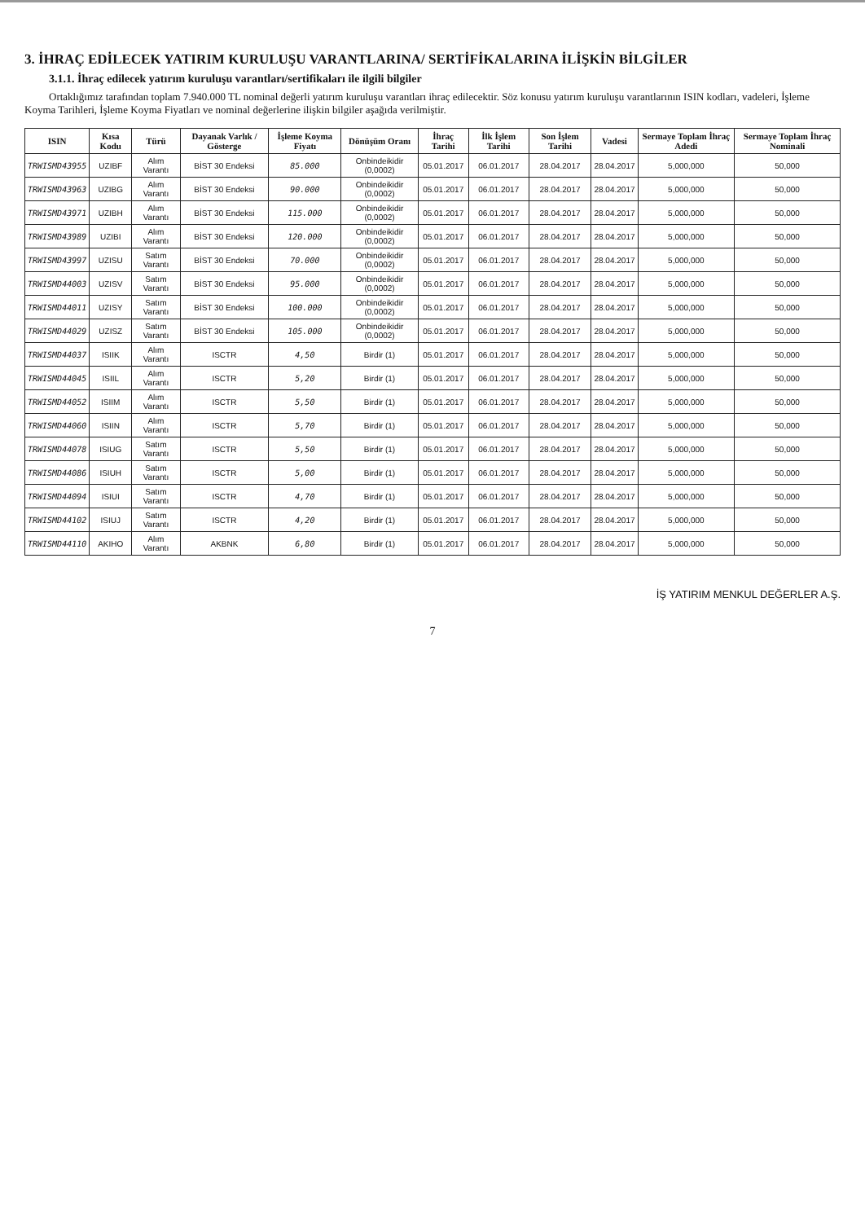3. İHRAÇ EDİLECEK YATIRIM KURULUŞU VARANTLARINA/ SERTİFİKALARINA İLİŞKİN BİLGİLER
3.1.1. İhraç edilecek yatırım kuruluşu varantları/sertifikaları ile ilgili bilgiler
Ortaklığımız tarafından toplam 7.940.000 TL nominal değerli yatırım kuruluşu varantları ihraç edilecektir. Söz konusu yatırım kuruluşu varantlarının ISIN kodları, vadeleri, İşleme Koyma Tarihleri, İşleme Koyma Fiyatları ve nominal değerlerine ilişkin bilgiler aşağıda verilmiştir.
| ISIN | Kısa Kodu | Türü | Dayanak Varlık / Gösterge | İşleme Koyma Fiyatı | Dönüşüm Oranı | İhraç Tarihi | İlk İşlem Tarihi | Son İşlem Tarihi | Vadesi | Sermaye Toplam İhraç Adedi | Sermaye Toplam İhraç Nominali |
| --- | --- | --- | --- | --- | --- | --- | --- | --- | --- | --- | --- |
| TRWISMD43955 | UZIBF | Alım Varantı | BİST 30 Endeksi | 85.000 | Onbindeikidir (0,0002) | 05.01.2017 | 06.01.2017 | 28.04.2017 | 28.04.2017 | 5,000,000 | 50,000 |
| TRWISMD43963 | UZIBG | Alım Varantı | BİST 30 Endeksi | 90.000 | Onbindeikidir (0,0002) | 05.01.2017 | 06.01.2017 | 28.04.2017 | 28.04.2017 | 5,000,000 | 50,000 |
| TRWISMD43971 | UZIBH | Alım Varantı | BİST 30 Endeksi | 115.000 | Onbindeikidir (0,0002) | 05.01.2017 | 06.01.2017 | 28.04.2017 | 28.04.2017 | 5,000,000 | 50,000 |
| TRWISMD43989 | UZIBI | Alım Varantı | BİST 30 Endeksi | 120.000 | Onbindeikidir (0,0002) | 05.01.2017 | 06.01.2017 | 28.04.2017 | 28.04.2017 | 5,000,000 | 50,000 |
| TRWISMD43997 | UZISU | Satım Varantı | BİST 30 Endeksi | 70.000 | Onbindeikidir (0,0002) | 05.01.2017 | 06.01.2017 | 28.04.2017 | 28.04.2017 | 5,000,000 | 50,000 |
| TRWISMD44003 | UZISV | Satım Varantı | BİST 30 Endeksi | 95.000 | Onbindeikidir (0,0002) | 05.01.2017 | 06.01.2017 | 28.04.2017 | 28.04.2017 | 5,000,000 | 50,000 |
| TRWISMD44011 | UZISY | Satım Varantı | BİST 30 Endeksi | 100.000 | Onbindeikidir (0,0002) | 05.01.2017 | 06.01.2017 | 28.04.2017 | 28.04.2017 | 5,000,000 | 50,000 |
| TRWISMD44029 | UZISZ | Satım Varantı | BİST 30 Endeksi | 105.000 | Onbindeikidir (0,0002) | 05.01.2017 | 06.01.2017 | 28.04.2017 | 28.04.2017 | 5,000,000 | 50,000 |
| TRWISMD44037 | ISIIK | Alım Varantı | ISCTR | 4,50 | Birdir (1) | 05.01.2017 | 06.01.2017 | 28.04.2017 | 28.04.2017 | 5,000,000 | 50,000 |
| TRWISMD44045 | ISIIL | Alım Varantı | ISCTR | 5,20 | Birdir (1) | 05.01.2017 | 06.01.2017 | 28.04.2017 | 28.04.2017 | 5,000,000 | 50,000 |
| TRWISMD44052 | ISIIM | Alım Varantı | ISCTR | 5,50 | Birdir (1) | 05.01.2017 | 06.01.2017 | 28.04.2017 | 28.04.2017 | 5,000,000 | 50,000 |
| TRWISMD44060 | ISIIN | Alım Varantı | ISCTR | 5,70 | Birdir (1) | 05.01.2017 | 06.01.2017 | 28.04.2017 | 28.04.2017 | 5,000,000 | 50,000 |
| TRWISMD44078 | ISIUG | Satım Varantı | ISCTR | 5,50 | Birdir (1) | 05.01.2017 | 06.01.2017 | 28.04.2017 | 28.04.2017 | 5,000,000 | 50,000 |
| TRWISMD44086 | ISIUH | Satım Varantı | ISCTR | 5,00 | Birdir (1) | 05.01.2017 | 06.01.2017 | 28.04.2017 | 28.04.2017 | 5,000,000 | 50,000 |
| TRWISMD44094 | ISIUI | Satım Varantı | ISCTR | 4,70 | Birdir (1) | 05.01.2017 | 06.01.2017 | 28.04.2017 | 28.04.2017 | 5,000,000 | 50,000 |
| TRWISMD44102 | ISIUJ | Satım Varantı | ISCTR | 4,20 | Birdir (1) | 05.01.2017 | 06.01.2017 | 28.04.2017 | 28.04.2017 | 5,000,000 | 50,000 |
| TRWISMD44110 | AKIHO | Alım Varantı | AKBNK | 6,80 | Birdir (1) | 05.01.2017 | 06.01.2017 | 28.04.2017 | 28.04.2017 | 5,000,000 | 50,000 |
İŞ YATIRIM MENKUL DEĞERLER A.Ş.
7